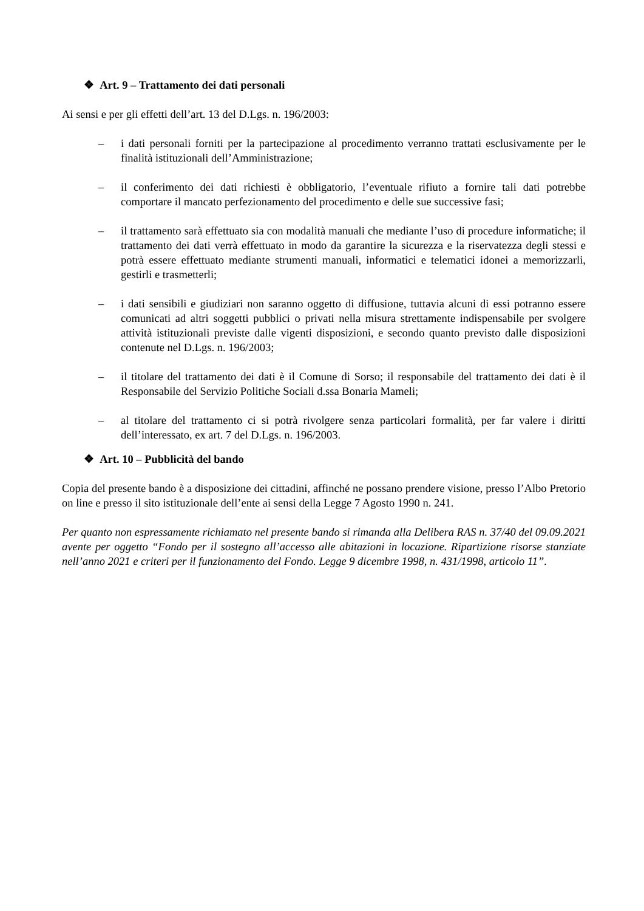❖ Art. 9 – Trattamento dei dati personali
Ai sensi e per gli effetti dell’art. 13 del D.Lgs. n. 196/2003:
– i dati personali forniti per la partecipazione al procedimento verranno trattati esclusivamente per le finalità istituzionali dell’Amministrazione;
– il conferimento dei dati richiesti è obbligatorio, l’eventuale rifiuto a fornire tali dati potrebbe comportare il mancato perfezionamento del procedimento e delle sue successive fasi;
– il trattamento sarà effettuato sia con modalità manuali che mediante l’uso di procedure informatiche; il trattamento dei dati verrà effettuato in modo da garantire la sicurezza e la riservatezza degli stessi e potrà essere effettuato mediante strumenti manuali, informatici e telematici idonei a memorizzarli, gestirli e trasmetterli;
– i dati sensibili e giudiziari non saranno oggetto di diffusione, tuttavia alcuni di essi potranno essere comunicati ad altri soggetti pubblici o privati nella misura strettamente indispensabile per svolgere attività istituzionali previste dalle vigenti disposizioni, e secondo quanto previsto dalle disposizioni contenute nel D.Lgs. n. 196/2003;
– il titolare del trattamento dei dati è il Comune di Sorso; il responsabile del trattamento dei dati è il Responsabile del Servizio Politiche Sociali d.ssa Bonaria Mameli;
– al titolare del trattamento ci si potrà rivolgere senza particolari formalità, per far valere i diritti dell’interessato, ex art. 7 del D.Lgs. n. 196/2003.
❖ Art. 10 – Pubblicità del bando
Copia del presente bando è a disposizione dei cittadini, affinché ne possano prendere visione, presso l’Albo Pretorio on line e presso il sito istituzionale dell’ente ai sensi della Legge 7 Agosto 1990 n. 241.
Per quanto non espressamente richiamato nel presente bando si rimanda alla Delibera RAS n. 37/40 del 09.09.2021 avente per oggetto “Fondo per il sostegno all’accesso alle abitazioni in locazione. Ripartizione risorse stanziate nell’anno 2021 e criteri per il funzionamento del Fondo. Legge 9 dicembre 1998, n. 431/1998, articolo 11”.